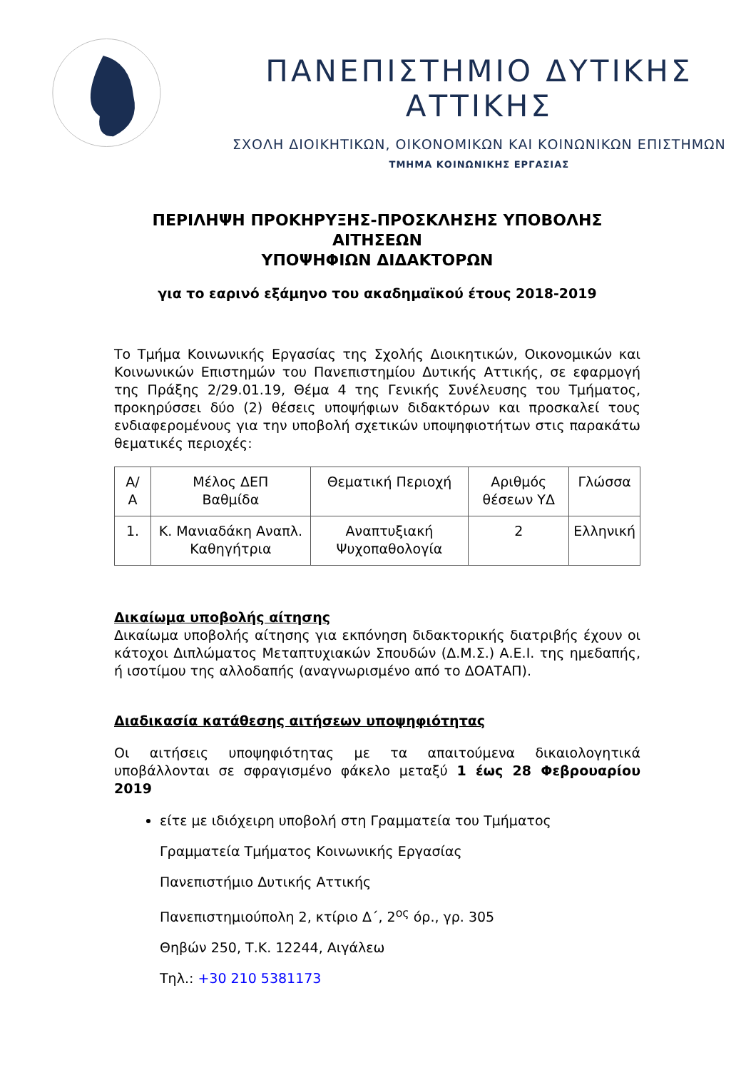ΠΑΝΕΠΙΣΤΗΜΙΟ ΔΥΤΙΚΗΣ ΑΤΤΙΚΗΣ
ΣΧΟΛΗ ΔΙΟΙΚΗΤΙΚΩΝ, ΟΙΚΟΝΟΜΙΚΩΝ ΚΑΙ ΚΟΙΝΩΝΙΚΩΝ ΕΠΙΣΤΗΜΩΝ
ΤΜΗΜΑ ΚΟΙΝΩΝΙΚΗΣ ΕΡΓΑΣΙΑΣ
ΠΕΡΙΛΗΨΗ ΠΡΟΚΗΡΥΞΗΣ-ΠΡΟΣΚΛΗΣΗΣ ΥΠΟΒΟΛΗΣ ΑΙΤΗΣΕΩΝ
ΥΠΟΨΗΦΙΩΝ ΔΙΔΑΚΤΟΡΩΝ
για το εαρινό εξάμηνο του ακαδημαϊκού έτους 2018-2019
Το Τμήμα Κοινωνικής Εργασίας της Σχολής Διοικητικών, Οικονομικών και Κοινωνικών Επιστημών του Πανεπιστημίου Δυτικής Αττικής, σε εφαρμογή της Πράξης 2/29.01.19, Θέμα 4 της Γενικής Συνέλευσης του Τμήματος, προκηρύσσει δύο (2) θέσεις υποψήφιων διδακτόρων και προσκαλεί τους ενδιαφερομένους για την υποβολή σχετικών υποψηφιοτήτων στις παρακάτω θεματικές περιοχές:
| Α/ Α | Μέλος ΔΕΠ Βαθμίδα | Θεματική Περιοχή | Αριθμός θέσεων ΥΔ | Γλώσσα |
| 1. | Κ. Μανιαδάκη Αναπλ. Καθηγήτρια | Αναπτυξιακή Ψυχοπαθολογία | 2 | Ελληνική |
Δικαίωμα υποβολής αίτησης
Δικαίωμα υποβολής αίτησης για εκπόνηση διδακτορικής διατριβής έχουν οι κάτοχοι Διπλώματος Μεταπτυχιακών Σπουδών (Δ.Μ.Σ.) Α.Ε.Ι. της ημεδαπής, ή ισοτίμου της αλλοδαπής (αναγνωρισμένο από το ΔΟΑΤΑΠ).
Διαδικασία κατάθεσης αιτήσεων υποψηφιότητας
Οι αιτήσεις υποψηφιότητας με τα απαιτούμενα δικαιολογητικά υποβάλλονται σε σφραγισμένο φάκελο μεταξύ 1 έως 28 Φεβρουαρίου 2019
είτε με ιδιόχειρη υποβολή στη Γραμματεία του Τμήματος
Γραμματεία Τμήματος Κοινωνικής Εργασίας
Πανεπιστήμιο Δυτικής Αττικής
Πανεπιστημιούπολη 2, κτίριο Δ΄, 2<sup>ος</sup> όρ., γρ. 305
Θηβών 250, Τ.Κ. 12244, Αιγάλεω
Τηλ.: +30 210 5381173